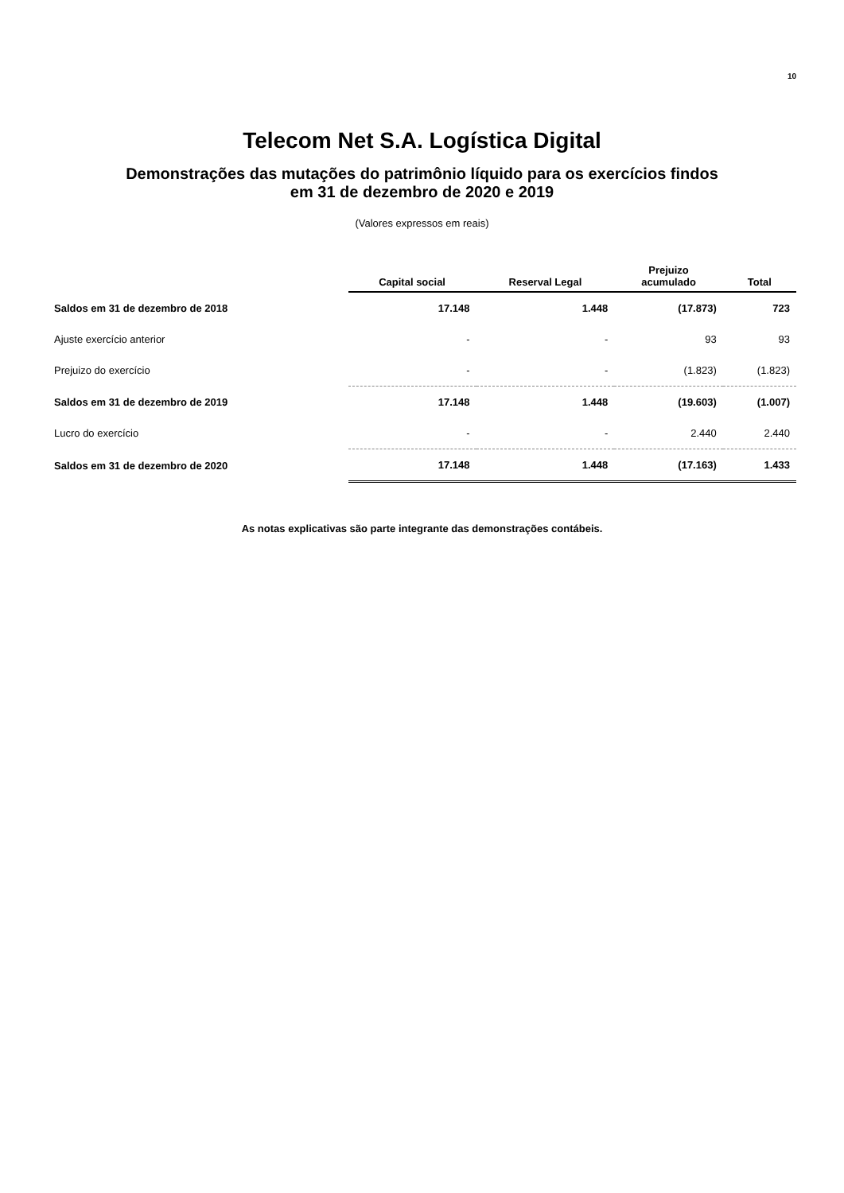10
Telecom Net S.A. Logística Digital
Demonstrações das mutações do patrimônio líquido para os exercícios findos
em 31 de dezembro de 2020 e 2019
(Valores expressos em reais)
| | Capital social | Reserval Legal | Prejuizo acumulado | Total |
| --- | --- | --- | --- | --- |
| Saldos em 31 de dezembro de 2018 | 17.148 | 1.448 | (17.873) | 723 |
| Ajuste exercício anterior | - | - | 93 | 93 |
| Prejuizo do exercício | - | - | (1.823) | (1.823) |
| Saldos em 31 de dezembro de 2019 | 17.148 | 1.448 | (19.603) | (1.007) |
| Lucro do exercício | - | - | 2.440 | 2.440 |
| Saldos em 31 de dezembro de 2020 | 17.148 | 1.448 | (17.163) | 1.433 |
As notas explicativas são parte integrante das demonstrações contábeis.